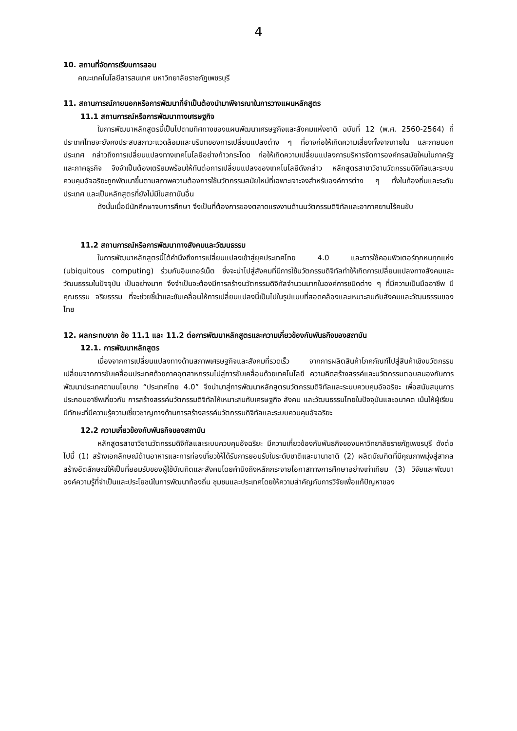4
10. สถานที่จัดการเรียนการสอน
คณะเทคโนโลยีสารสนเทศ มหาวิทยาลัยราชภัฏเพชรบุรี
11. สถานการณ์ภายนอกหรือการพัฒนาที่จำเป็นต้องนำมาพิจารณาในการวางแผนหลักสูตร
11.1 สถานการณ์หรือการพัฒนาทางเศรษฐกิจ
ในการพัฒนาหลักสูตรนี้เป็นไปตามทิศทางของแผนพัฒนาเศรษฐกิจและสังคมแห่งชาติ ฉบับที่ 12 (พ.ศ. 2560-2564) ที่ประเทศไทยจะยังคงประสบสภาวะแวดล้อมและบริบทของการเปลี่ยนแปลงต่าง ๆ ที่อาจก่อให้เกิดความเสี่ยงทั้งจากภายใน และภายนอกประเทศ กล่าวถึงการเปลี่ยนแปลงทางเทคโนโลยีอย่างก้าวกระโดด ก่อให้เกิดความเปลี่ยนแปลงการบริหารจัดการองค์กรสมัยใหมในภาครัฐและภาคธุรกิจ จึงจำเป็นต้องเตรียมพร้อมให้ทันต่อการเปลี่ยนแปลงของเทคโนโลยีดังกล่าว หลักสูตรสาขาวิชานวัตกรรมดิจิทัลและระบบควบคุมอัจฉริยะถูกพัฒนาขึ้นตามสภาพความต้องการใช้นวัตกรรมสมัยใหม่ที่เฉพาะเจาะจงสำหรับองค์การต่าง ๆ ทั้งในท้องถิ่นและระดับประเทศ และเป็นหลักสูตรที่ยังไม่มีในสถาบันอื่น
ดังนั้นเมื่อมีนักศึกษาจบการศึกษา จึงเป็นที่ต้องการของตลาดแรงงานด้านนวัตกรรมดิจิทัลและอากาศยานไร้คนขับ
11.2 สถานการณ์หรือการพัฒนาทางสังคมและวัฒนธรรม
ในการพัฒนาหลักสูตรนี้ได้คำนึงถึงการเปลี่ยนแปลงเข้าสู่ยุคประเทศไทย 4.0 และการใช้คอมพิวเตอร์ทุกหนทุกแห่ง (ubiquitous computing) ร่วมกับอินเทอร์เน็ต ซึ่งจะนำไปสู่สังคมที่มีการใช้นวัตกรรมดิจิทัลทำให้เกิดการเปลี่ยนแปลงทางสังคมและวัฒนธรรมในปัจจุบัน เป็นอย่างมาก จึงจำเป็นจะต้องมีการสร้างนวัตกรรมดิจิทัลจำนวนมากในองค์การชนิดต่าง ๆ ที่มีความเป็นมืออาชีพ มีคุณธรรม จริยธรรม ที่จะช่วยชี้นำและขับเคลื่อนให้การเปลี่ยนแปลงนี้เป็นไปในรูปแบบที่สอดคล้องและเหมาะสมกับสังคมและวัฒนธรรมของไทย
12. ผลกระทบจาก ข้อ 11.1 และ 11.2 ต่อการพัฒนาหลักสูตรและความเกี่ยวข้องกับพันธกิจของสถาบัน
12.1. การพัฒนาหลักสูตร
เนื่องจากการเปลี่ยนแปลงทางด้านสภาพเศรษฐกิจและสังคมที่รวดเร็ว จากการผลิตสินค้าโภคภัณฑ์ไปสู่สินค้าเชิงนวัตกรรม เปลี่ยนจากการขับเคลื่อนประเทศด้วยภาคอุตสาหกรรมไปสู่การขับเคลื่อนด้วยเทคโนโลยี ความคิดสร้างสรรค์และนวัตกรรมตอบสนองกับการพัฒนาประเทศตามนโยบาย “ประเทศไทย 4.0” จึงนำมาสู่การพัฒนาหลักสูตรนวัตกรรมดิจิทัลและระบบควบคุมอัจฉริยะ เพื่อสนับสนุนการประกอบอาชีพเกี่ยวกับ การสร้างสรรค์นวัตกรรมดิจิทัลให้เหมาะสมกับเศรษฐกิจ สังคม และวัฒนธรรมไทยในปัจจุบันและอนาคต เน้นให้ผู้เรียนมีทักษะที่มีความรู้ความเชี่ยวชาญทางด้านการสร้างสรรค์นวัตกรรมดิจิทัลและระบบควบคุมอัจฉริยะ
12.2 ความเกี่ยวข้องกับพันธกิจของสถาบัน
หลักสูตรสาขาวิชานวัตกรรมดิจิทัลและระบบควบคุมอัจฉริยะ มีความเกี่ยวข้องกับพันธกิจของมหาวิทยาลัยราชภัฏเพชรบุรี ดังต่อไปนี้ (1) สร้างเอกลักษณ์ด้านอาหารและการท่องเที่ยวให้ได้รับการยอมรับในระดับชาติและนานาชาติ (2) ผลิตบัณฑิตที่มีคุณภาพมุ่งสู่สากล สร้างอัตลักษณ์ให้เป็นที่ยอมรับของผู้ใช้บัณฑิตและสังคมโดยคำนึงถึงหลักกระจายโอกาสทางการศึกษาอย่างเท่าเทียม (3) วิจัยและพัฒนาองค์ความรู้ที่จำเป็นและประโยชน์ในการพัฒนาท้องถิ่น ชุมชนและประเทศโดยให้ความสำคัญกับการวิจัยเพื่อแก้ปัญหาของ